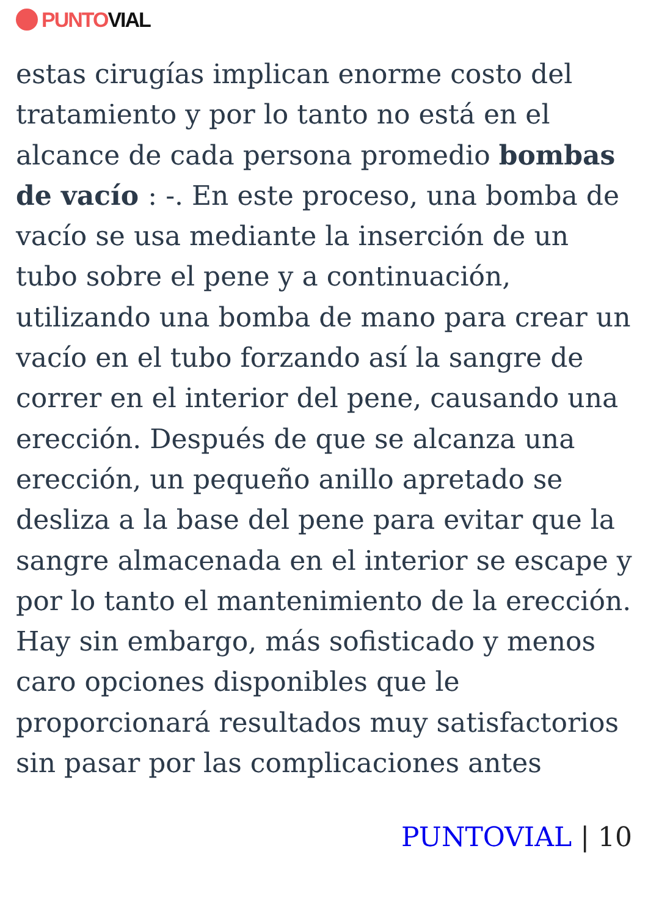PUNTO VIAL
estas cirugías implican enorme costo del tratamiento y por lo tanto no está en el alcance de cada persona promedio bombas de vacío : -. En este proceso, una bomba de vacío se usa mediante la inserción de un tubo sobre el pene y a continuación, utilizando una bomba de mano para crear un vacío en el tubo forzando así la sangre de correr en el interior del pene, causando una erección. Después de que se alcanza una erección, un pequeño anillo apretado se desliza a la base del pene para evitar que la sangre almacenada en el interior se escape y por lo tanto el mantenimiento de la erección. Hay sin embargo, más sofisticado y menos caro opciones disponibles que le proporcionará resultados muy satisfactorios sin pasar por las complicaciones antes
PUNTOVIAL | 10